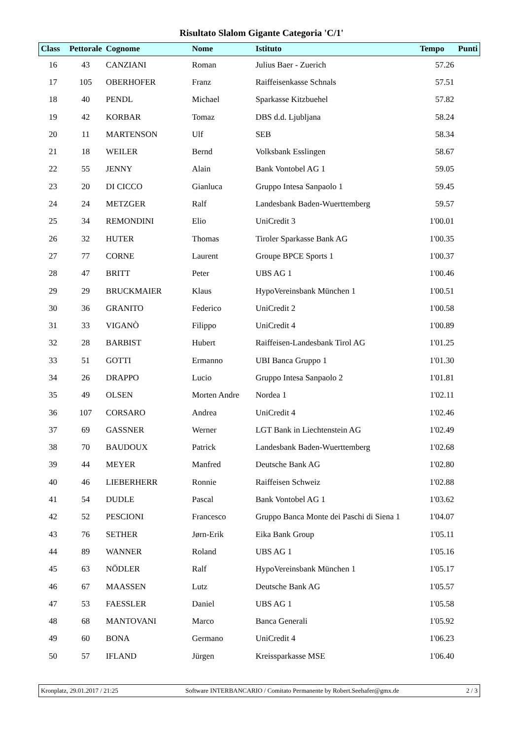Risultato Slalom Gigante Categoria 'C/1'
| Class | Pettorale | Cognome | Nome | Istituto | Tempo | Punti |
| --- | --- | --- | --- | --- | --- | --- |
| 16 | 43 | CANZIANI | Roman | Julius Baer - Zuerich | 57.26 | |
| 17 | 105 | OBERHOFER | Franz | Raiffeisenkasse Schnals | 57.51 | |
| 18 | 40 | PENDL | Michael | Sparkasse Kitzbuehel | 57.82 | |
| 19 | 42 | KORBAR | Tomaz | DBS d.d. Ljubljana | 58.24 | |
| 20 | 11 | MARTENSON | Ulf | SEB | 58.34 | |
| 21 | 18 | WEILER | Bernd | Volksbank Esslingen | 58.67 | |
| 22 | 55 | JENNY | Alain | Bank Vontobel AG 1 | 59.05 | |
| 23 | 20 | DI CICCO | Gianluca | Gruppo Intesa Sanpaolo 1 | 59.45 | |
| 24 | 24 | METZGER | Ralf | Landesbank Baden-Wuerttemberg | 59.57 | |
| 25 | 34 | REMONDINI | Elio | UniCredit 3 | 1'00.01 | |
| 26 | 32 | HUTER | Thomas | Tiroler Sparkasse Bank AG | 1'00.35 | |
| 27 | 77 | CORNE | Laurent | Groupe BPCE Sports 1 | 1'00.37 | |
| 28 | 47 | BRITT | Peter | UBS AG 1 | 1'00.46 | |
| 29 | 29 | BRUCKMAIER | Klaus | HypoVereinsbank München 1 | 1'00.51 | |
| 30 | 36 | GRANITO | Federico | UniCredit 2 | 1'00.58 | |
| 31 | 33 | VIGANÒ | Filippo | UniCredit 4 | 1'00.89 | |
| 32 | 28 | BARBIST | Hubert | Raiffeisen-Landesbank Tirol AG | 1'01.25 | |
| 33 | 51 | GOTTI | Ermanno | UBI Banca Gruppo 1 | 1'01.30 | |
| 34 | 26 | DRAPPO | Lucio | Gruppo Intesa Sanpaolo 2 | 1'01.81 | |
| 35 | 49 | OLSEN | Morten Andre | Nordea 1 | 1'02.11 | |
| 36 | 107 | CORSARO | Andrea | UniCredit 4 | 1'02.46 | |
| 37 | 69 | GASSNER | Werner | LGT Bank in Liechtenstein AG | 1'02.49 | |
| 38 | 70 | BAUDOUX | Patrick | Landesbank Baden-Wuerttemberg | 1'02.68 | |
| 39 | 44 | MEYER | Manfred | Deutsche Bank AG | 1'02.80 | |
| 40 | 46 | LIEBERHERR | Ronnie | Raiffeisen Schweiz | 1'02.88 | |
| 41 | 54 | DUDLE | Pascal | Bank Vontobel AG 1 | 1'03.62 | |
| 42 | 52 | PESCIONI | Francesco | Gruppo Banca Monte dei Paschi di Siena 1 | 1'04.07 | |
| 43 | 76 | SETHER | Jørn-Erik | Eika Bank Group | 1'05.11 | |
| 44 | 89 | WANNER | Roland | UBS AG 1 | 1'05.16 | |
| 45 | 63 | NÖDLER | Ralf | HypoVereinsbank München 1 | 1'05.17 | |
| 46 | 67 | MAASSEN | Lutz | Deutsche Bank AG | 1'05.57 | |
| 47 | 53 | FAESSLER | Daniel | UBS AG 1 | 1'05.58 | |
| 48 | 68 | MANTOVANI | Marco | Banca Generali | 1'05.92 | |
| 49 | 60 | BONA | Germano | UniCredit 4 | 1'06.23 | |
| 50 | 57 | IFLAND | Jürgen | Kreissparkasse MSE | 1'06.40 | |
Kronplatz, 29.01.2017 / 21:25 Software INTERBANCARIO / Comitato Permanente by Robert.Seehafer@gmx.de 2 / 3